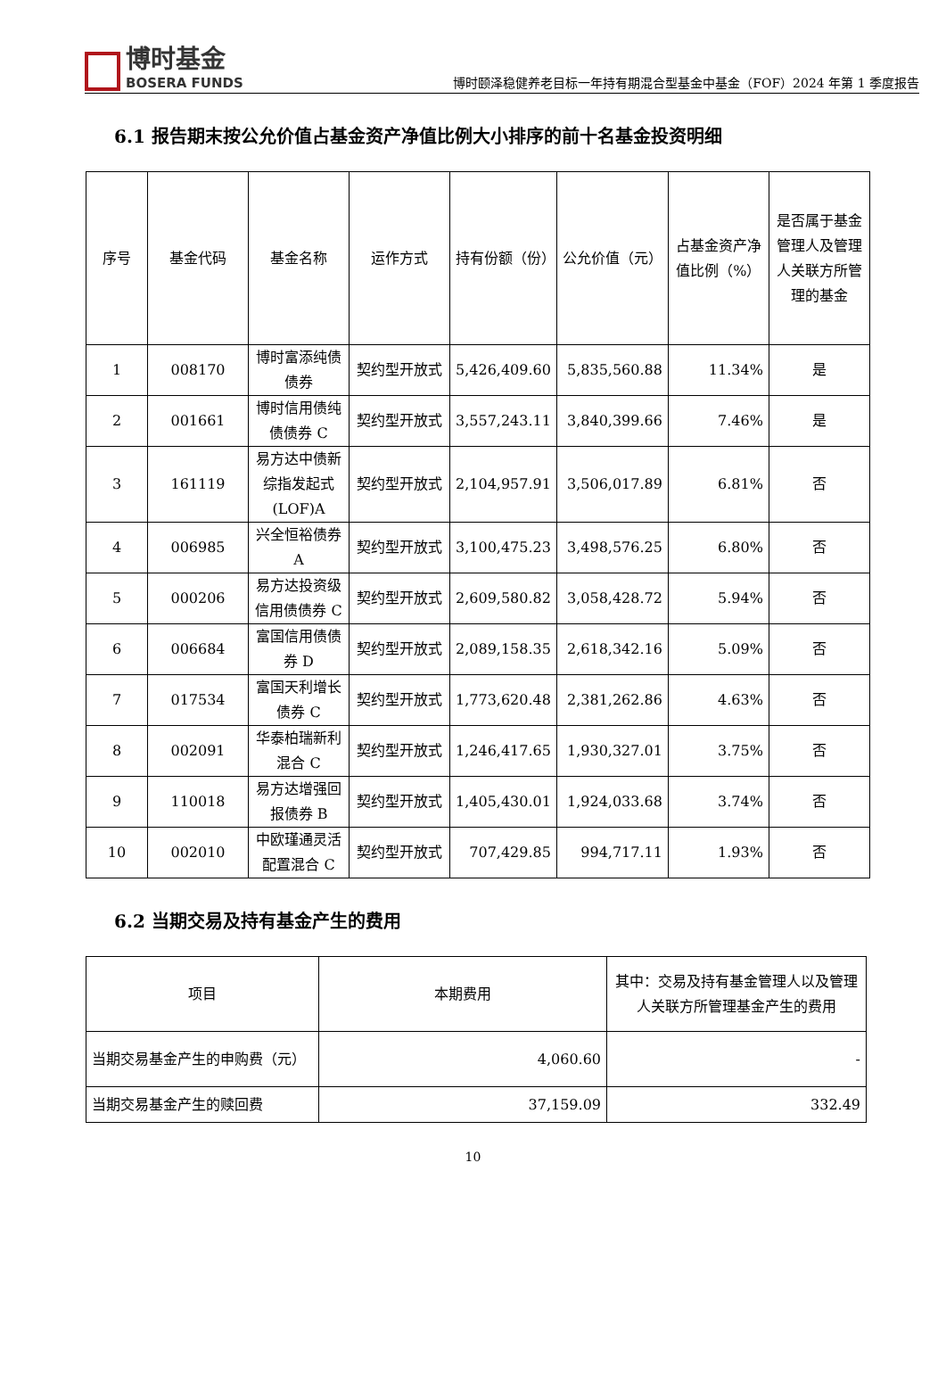博时基金
BOSERA FUNDS
博时颐泽稳健养老目标一年持有期混合型基金中基金（FOF）2024 年第 1 季度报告
6.1 报告期末按公允价值占基金资产净值比例大小排序的前十名基金投资明细
| 序号 | 基金代码 | 基金名称 | 运作方式 | 持有份额（份） | 公允价值（元） | 占基金资产净值比例（%） | 是否属于基金管理人及管理人关联方所管理的基金 |
| --- | --- | --- | --- | --- | --- | --- | --- |
| 1 | 008170 | 博时富添纯债债券 | 契约型开放式 | 5,426,409.60 | 5,835,560.88 | 11.34% | 是 |
| 2 | 001661 | 博时信用债纯债债券 C | 契约型开放式 | 3,557,243.11 | 3,840,399.66 | 7.46% | 是 |
| 3 | 161119 | 易方达中债新综指发起式(LOF)A | 契约型开放式 | 2,104,957.91 | 3,506,017.89 | 6.81% | 否 |
| 4 | 006985 | 兴全恒裕债券 A | 契约型开放式 | 3,100,475.23 | 3,498,576.25 | 6.80% | 否 |
| 5 | 000206 | 易方达投资级信用债债券 C | 契约型开放式 | 2,609,580.82 | 3,058,428.72 | 5.94% | 否 |
| 6 | 006684 | 富国信用债债券 D | 契约型开放式 | 2,089,158.35 | 2,618,342.16 | 5.09% | 否 |
| 7 | 017534 | 富国天利增长债券 C | 契约型开放式 | 1,773,620.48 | 2,381,262.86 | 4.63% | 否 |
| 8 | 002091 | 华泰柏瑞新利混合 C | 契约型开放式 | 1,246,417.65 | 1,930,327.01 | 3.75% | 否 |
| 9 | 110018 | 易方达增强回报债券 B | 契约型开放式 | 1,405,430.01 | 1,924,033.68 | 3.74% | 否 |
| 10 | 002010 | 中欧瑾通灵活配置混合 C | 契约型开放式 | 707,429.85 | 994,717.11 | 1.93% | 否 |
6.2 当期交易及持有基金产生的费用
| 项目 | 本期费用 | 其中：交易及持有基金管理人以及管理人关联方所管理基金产生的费用 |
| --- | --- | --- |
| 当期交易基金产生的申购费（元） | 4,060.60 | - |
| 当期交易基金产生的赎回费 | 37,159.09 | 332.49 |
10